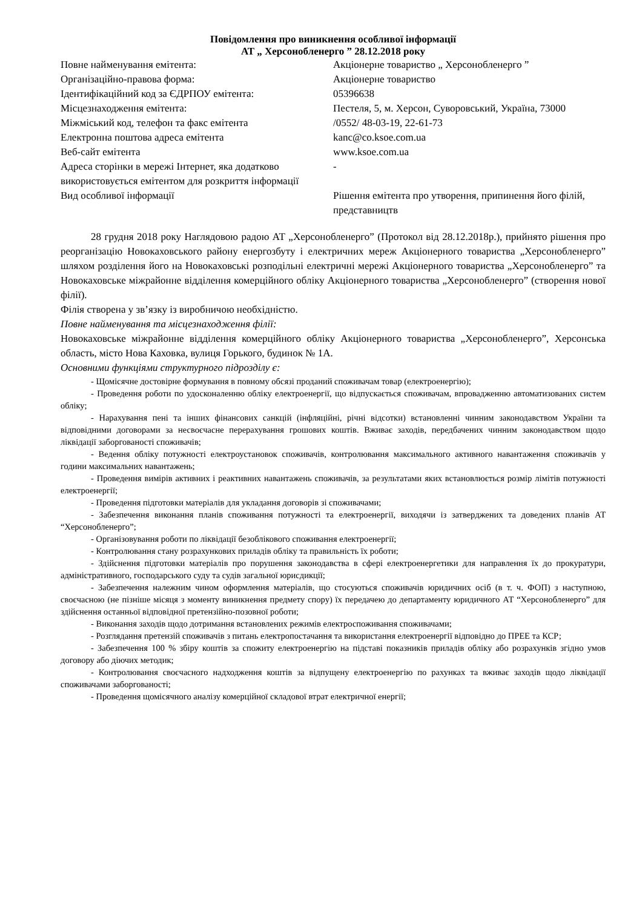Повідомлення про виникнення особливої інформації
АТ „ Херсонобленерго ” 28.12.2018 року
| Повне найменування емітента: | Акціонерне товариство „ Херсонобленерго ” |
| Організаційно-правова форма: | Акціонерне товариство |
| Ідентифікаційний код за ЄДРПОУ емітента: | 05396638 |
| Місцезнаходження емітента: | Пестеля, 5, м. Херсон, Суворовський, Україна, 73000 |
| Міжміський код, телефон та факс емітента | /0552/ 48-03-19, 22-61-73 |
| Електронна поштова адреса емітента | kanc@co.ksoe.com.ua |
| Веб-сайт емітента | www.ksoe.com.ua |
| Адреса сторінки в мережі Інтернет, яка додатково використовується емітентом для розкриття інформації | - |
| Вид особливої інформації | Рішення емітента про утворення, припинення його філій, представництв |
28 грудня 2018 року Наглядовою радою АТ „Херсонобленерго” (Протокол від 28.12.2018р.), прийнято рішення про реорганізацію Новокаховського району енергозбуту і електричних мереж Акціонерного товариства „Херсонобленерго” шляхом розділення його на Новокаховські розподільні електричні мережі Акціонерного товариства „Херсонобленерго” та Новокаховське міжрайонне відділення комерційного обліку Акціонерного товариства „Херсонобленерго” (створення нової філії).
Філія створена у зв’язку із виробничою необхідністю.
Повне найменування та місцезнаходження філії:
Новокаховське міжрайонне відділення комерційного обліку Акціонерного товариства „Херсонобленерго”, Херсонська область, місто Нова Каховка, вулиця Горького, будинок № 1А.
Основними функціями структурного підрозділу є:
- Щомісячне достовірне формування в повному обсязі проданий споживачам товар (електроенергію);
- Проведення роботи по удосконаленню обліку електроенергії, що відпускається споживачам, впровадженню автоматизованих систем обліку;
- Нарахування пені та інших фінансових санкцій (інфляційні, річні відсотки) встановленні чинним законодавством України та відповідними договорами за несвоєчасне перерахування грошових коштів. Вживає заходів, передбачених чинним законодавством щодо ліквідації заборгованості споживачів;
- Ведення обліку потужності електроустановок споживачів, контролювання максимального активного навантаження споживачів у години максимальних навантажень;
- Проведення вимірів активних і реактивних навантажень споживачів, за результатами яких встановлюється розмір лімітів потужності електроенергії;
- Проведення підготовки матеріалів для укладання договорів зі споживачами;
- Забезпечення виконання планів споживання потужності та електроенергії, виходячи із затверджених та доведених планів АТ “Херсонобленерго”;
- Організовування роботи по ліквідації безоблікового споживання електроенергії;
- Контролювання стану розрахункових приладів обліку та правильність їх роботи;
- Здійснення підготовки матеріалів про порушення законодавства в сфері електроенергетики для направлення їх до прокуратури, адміністративного, господарського суду та судів загальної юрисдикції;
- Забезпечення належним чином оформлення матеріалів, що стосуються споживачів юридичних осіб (в т. ч. ФОП) з наступною, своєчасною (не пізніше місяця з моменту виникнення предмету спору) їх передачею до департаменту юридичного АТ “Херсонобленерго” для здійснення останньої відповідної претензійно-позовної роботи;
- Виконання заходів щодо дотримання встановлених режимів електроспоживання споживачами;
- Розглядання претензій споживачів з питань електропостачання та використання електроенергії відповідно до ПРЕЕ та КСР;
- Забезпечення 100 % збіру коштів за спожиту електроенергію на підставі показників приладів обліку або розрахунків згідно умов договору або діючих методик;
- Контролювання своєчасного надходження коштів за відпущену електроенергію по рахунках та вживає заходів щодо ліквідації споживачами заборгованості;
- Проведення щомісячного аналізу комерційної складової втрат електричної енергії;